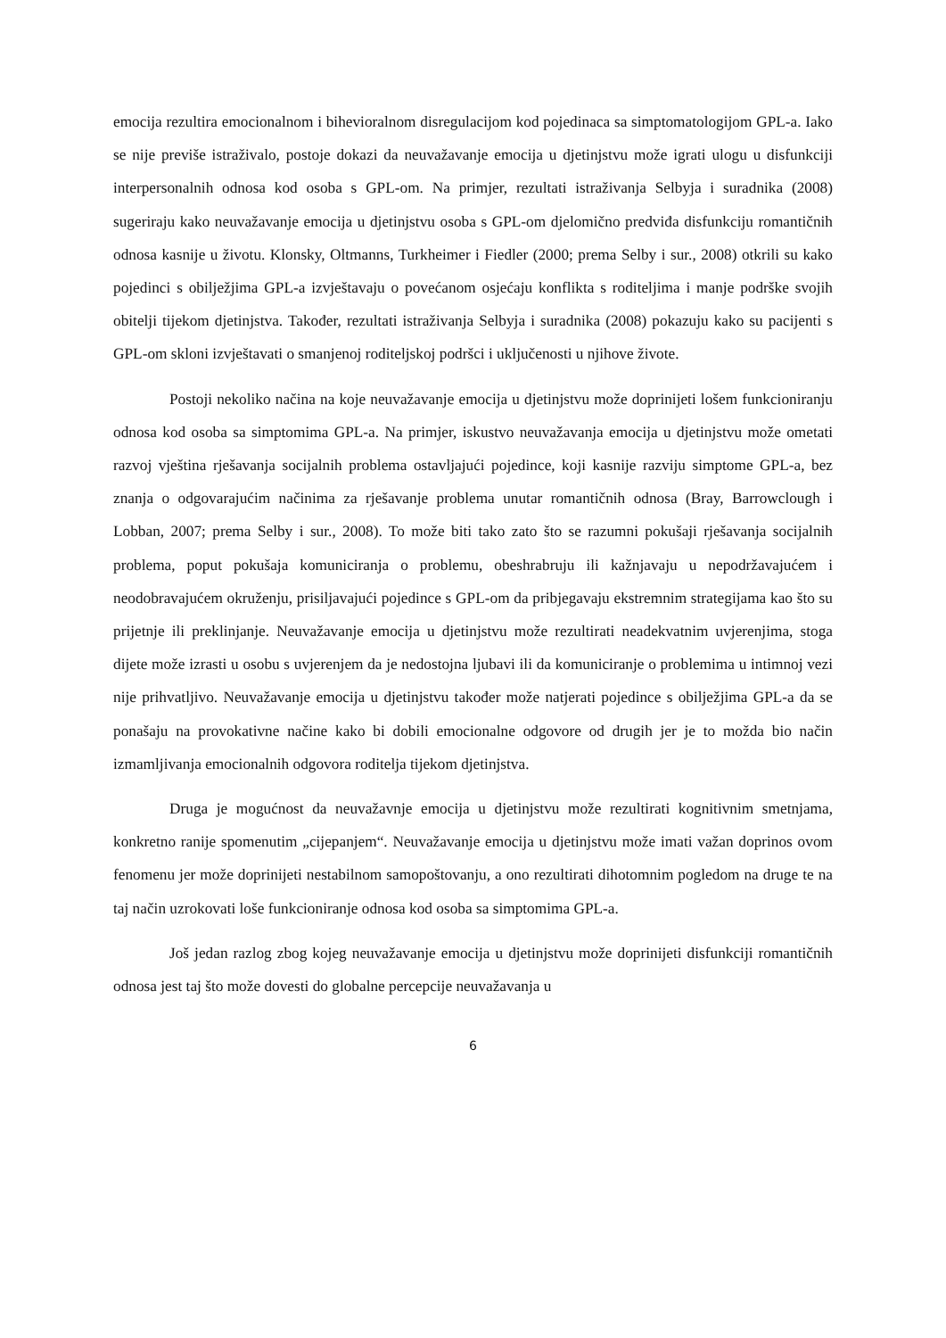emocija rezultira emocionalnom i bihevioralnom disregulacijom kod pojedinaca sa simptomatologijom GPL-a. Iako se nije previše istraživalo, postoje dokazi da neuvažavanje emocija u djetinjstvu može igrati ulogu u disfunkciji interpersonalnih odnosa kod osoba s GPL-om. Na primjer, rezultati istraživanja Selbyja i suradnika (2008) sugeriraju kako neuvažavanje emocija u djetinjstvu osoba s GPL-om djelomično predviđa disfunkciju romantičnih odnosa kasnije u životu. Klonsky, Oltmanns, Turkheimer i Fiedler (2000; prema Selby i sur., 2008) otkrili su kako pojedinci s obilježjima GPL-a izvještavaju o povećanom osjećaju konflikta s roditeljima i manje podrške svojih obitelji tijekom djetinjstva. Također, rezultati istraživanja Selbyja i suradnika (2008) pokazuju kako su pacijenti s GPL-om skloni izvještavati o smanjenoj roditeljskoj podršci i uključenosti u njihove živote.
Postoji nekoliko načina na koje neuvažavanje emocija u djetinjstvu može doprinijeti lošem funkcioniranju odnosa kod osoba sa simptomima GPL-a. Na primjer, iskustvo neuvažavanja emocija u djetinjstvu može ometati razvoj vještina rješavanja socijalnih problema ostavljajući pojedince, koji kasnije razviju simptome GPL-a, bez znanja o odgovarajućim načinima za rješavanje problema unutar romantičnih odnosa (Bray, Barrowclough i Lobban, 2007; prema Selby i sur., 2008). To može biti tako zato što se razumni pokušaji rješavanja socijalnih problema, poput pokušaja komuniciranja o problemu, obeshrabruju ili kažnjavaju u nepodržavajućem i neodobravajućem okruženju, prisiljavajući pojedince s GPL-om da pribjegavaju ekstremnim strategijama kao što su prijetnje ili preklinjanje. Neuvažavanje emocija u djetinjstvu može rezultirati neadekvatnim uvjerenjima, stoga dijete može izrasti u osobu s uvjerenjem da je nedostojna ljubavi ili da komuniciranje o problemima u intimnoj vezi nije prihvatljivo. Neuvažavanje emocija u djetinjstvu također može natjerati pojedince s obilježjima GPL-a da se ponašaju na provokativne načine kako bi dobili emocionalne odgovore od drugih jer je to možda bio način izmamljivanja emocionalnih odgovora roditelja tijekom djetinjstva.
Druga je mogućnost da neuvažavnje emocija u djetinjstvu može rezultirati kognitivnim smetnjama, konkretno ranije spomenutim „cijepanjem“. Neuvažavanje emocija u djetinjstvu može imati važan doprinos ovom fenomenu jer može doprinijeti nestabilnom samopoštovanju, a ono rezultirati dihotomnim pogledom na druge te na taj način uzrokovati loše funkcioniranje odnosa kod osoba sa simptomima GPL-a.
Još jedan razlog zbog kojeg neuvažavanje emocija u djetinjstvu može doprinijeti disfunkciji romantičnih odnosa jest taj što može dovesti do globalne percepcije neuvažavanja u
6